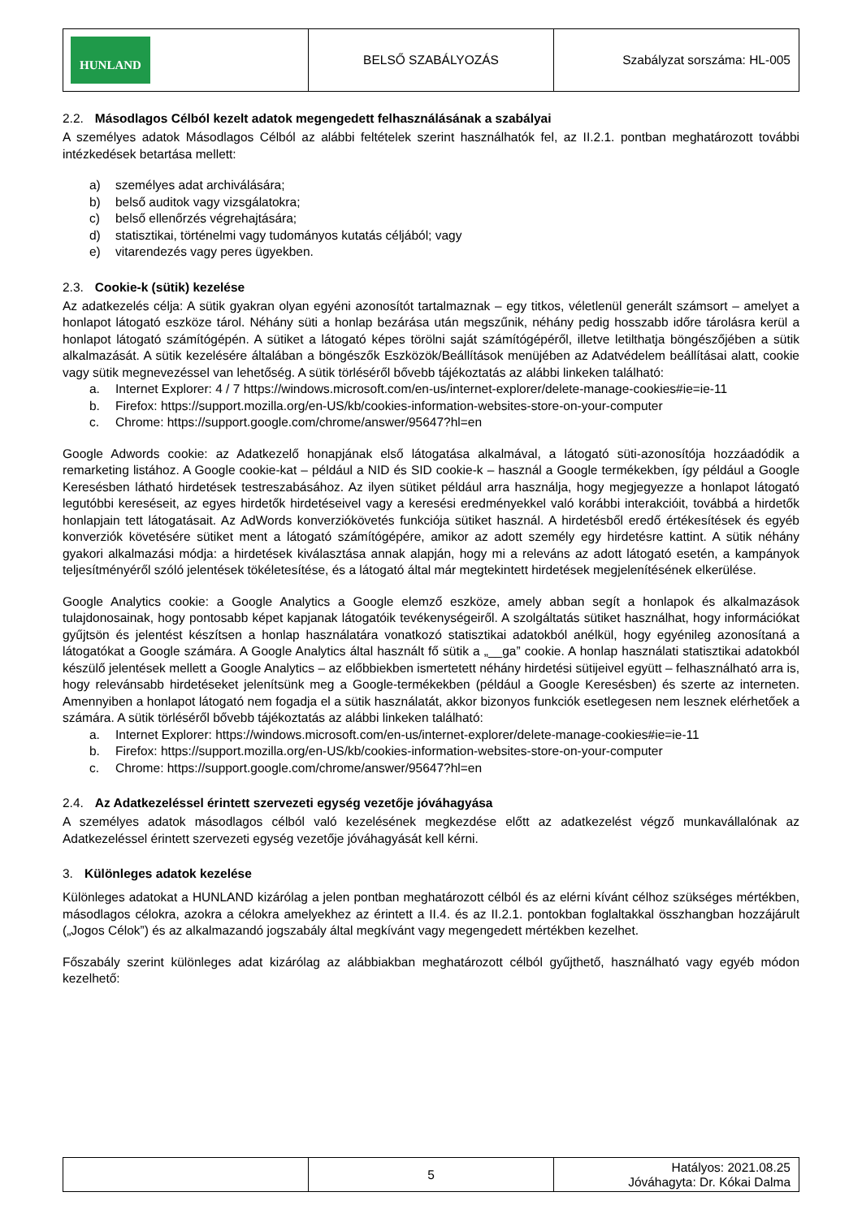| HUNLAND | BELSŐ SZABÁLYOZÁS | Szabályzat sorszáma: HL-005 |
2.2. Másodlagos Célból kezelt adatok megengedett felhasználásának a szabályai
A személyes adatok Másodlagos Célból az alábbi feltételek szerint használhatók fel, az II.2.1. pontban meghatározott további intézkedések betartása mellett:
a) személyes adat archiválására;
b) belső auditok vagy vizsgálatokra;
c) belső ellenőrzés végrehajtására;
d) statisztikai, történelmi vagy tudományos kutatás céljából; vagy
e) vitarendezés vagy peres ügyekben.
2.3. Cookie-k (sütik) kezelése
Az adatkezelés célja: A sütik gyakran olyan egyéni azonosítót tartalmaznak – egy titkos, véletlenül generált számsort – amelyet a honlapot látogató eszköze tárol. Néhány süti a honlap bezárása után megszűnik, néhány pedig hosszabb időre tárolásra kerül a honlapot látogató számítógépén. A sütiket a látogató képes törölni saját számítógépéről, illetve letilthatja böngészőjében a sütik alkalmazását. A sütik kezelésére általában a böngészők Eszközök/Beállítások menüjében az Adatvédelem beállításai alatt, cookie vagy sütik megnevezéssel van lehetőség. A sütik törléséről bővebb tájékoztatás az alábbi linkeken található:
a. Internet Explorer: 4 / 7 https://windows.microsoft.com/en-us/internet-explorer/delete-manage-cookies#ie=ie-11
b. Firefox: https://support.mozilla.org/en-US/kb/cookies-information-websites-store-on-your-computer
c. Chrome: https://support.google.com/chrome/answer/95647?hl=en
Google Adwords cookie: az Adatkezelő honapjának első látogatása alkalmával, a látogató süti-azonosítója hozzáadódik a remarketing listához. A Google cookie-kat – például a NID és SID cookie-k – használ a Google termékekben, így például a Google Keresésben látható hirdetések testreszabásához. Az ilyen sütiket például arra használja, hogy megjegyezze a honlapot látogató legutóbbi kereséseit, az egyes hirdetők hirdetéseivel vagy a keresési eredményekkel való korábbi interakcióit, továbbá a hirdetők honlapjain tett látogatásait. Az AdWords konverziókövetés funkciója sütiket használ. A hirdetésből eredő értékesítések és egyéb konverziók követésére sütiket ment a látogató számítógépére, amikor az adott személy egy hirdetésre kattint. A sütik néhány gyakori alkalmazási módja: a hirdetések kiválasztása annak alapján, hogy mi a releváns az adott látogató esetén, a kampányok teljesítményéről szóló jelentések tökéletesítése, és a látogató által már megtekintett hirdetések megjelenítésének elkerülése.
Google Analytics cookie: a Google Analytics a Google elemző eszköze, amely abban segít a honlapok és alkalmazások tulajdonosainak, hogy pontosabb képet kapjanak látogatóik tevékenységeiről. A szolgáltatás sütiket használhat, hogy információkat gyűjtsön és jelentést készítsen a honlap használatára vonatkozó statisztikai adatokból anélkül, hogy egyénileg azonosítaná a látogatókat a Google számára. A Google Analytics által használt fő sütik a „__ga” cookie. A honlap használati statisztikai adatokból készülő jelentések mellett a Google Analytics – az előbbiekben ismertetett néhány hirdetési sütijeivel együtt – felhasználható arra is, hogy relevánsabb hirdetéseket jelenítsünk meg a Google-termékekben (például a Google Keresésben) és szerte az interneten. Amennyiben a honlapot látogató nem fogadja el a sütik használatát, akkor bizonyos funkciók esetlegesen nem lesznek elérhetőek a számára. A sütik törléséről bővebb tájékoztatás az alábbi linkeken található:
a. Internet Explorer: https://windows.microsoft.com/en-us/internet-explorer/delete-manage-cookies#ie=ie-11
b. Firefox: https://support.mozilla.org/en-US/kb/cookies-information-websites-store-on-your-computer
c. Chrome: https://support.google.com/chrome/answer/95647?hl=en
2.4. Az Adatkezeléssel érintett szervezeti egység vezetője jóváhagyása
A személyes adatok másodlagos célból való kezelésének megkezdése előtt az adatkezelést végző munkavállalónak az Adatkezeléssel érintett szervezeti egység vezetője jóváhagyását kell kérni.
3. Különleges adatok kezelése
Különleges adatokat a HUNLAND kizárólag a jelen pontban meghatározott célból és az elérni kívánt célhoz szükséges mértékben, másodlagos célokra, azokra a célokra amelyekhez az érintett a II.4. és az II.2.1. pontokban foglaltakkal összhangban hozzájárult („Jogos Célok”) és az alkalmazandó jogszabály által megkívánt vagy megengedett mértékben kezelhet.
Főszabály szerint különleges adat kizárólag az alábbiakban meghatározott célból gyűjthető, használható vagy egyéb módon kezelhető:
| | 5 | Hatályos: 2021.08.25 Jóváhagyta: Dr. Kókai Dalma |